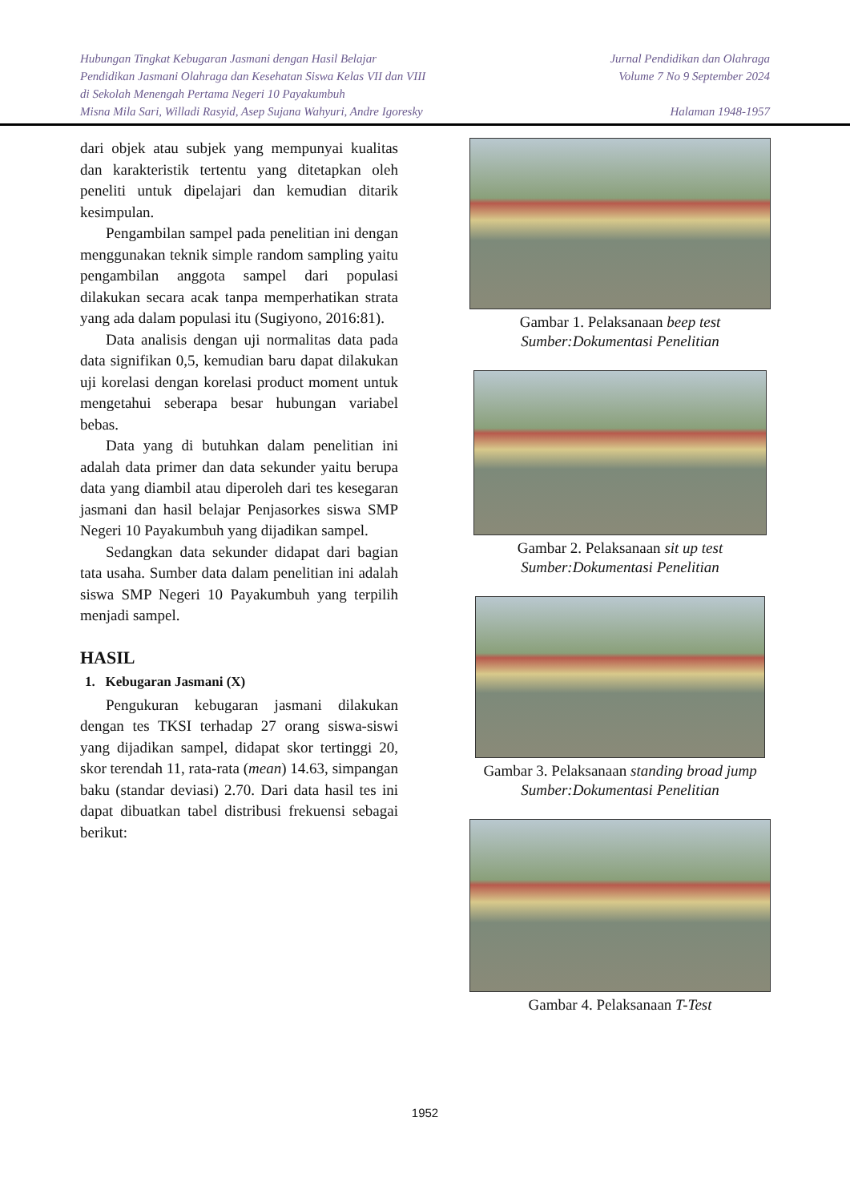Hubungan Tingkat Kebugaran Jasmani dengan Hasil Belajar
Pendidikan Jasmani Olahraga dan Kesehatan Siswa Kelas VII dan VIII
di Sekolah Menengah Pertama Negeri 10 Payakumbuh
Misna Mila Sari, Willadi Rasyid, Asep Sujana Wahyuri, Andre Igoresky
Jurnal Pendidikan dan Olahraga
Volume 7 No 9 September 2024
Halaman 1948-1957
dari objek atau subjek yang mempunyai kualitas dan karakteristik tertentu yang ditetapkan oleh peneliti untuk dipelajari dan kemudian ditarik kesimpulan.
Pengambilan sampel pada penelitian ini dengan menggunakan teknik simple random sampling yaitu pengambilan anggota sampel dari populasi dilakukan secara acak tanpa memperhatikan strata yang ada dalam populasi itu (Sugiyono, 2016:81).
Data analisis dengan uji normalitas data pada data signifikan 0,5, kemudian baru dapat dilakukan uji korelasi dengan korelasi product moment untuk mengetahui seberapa besar hubungan variabel bebas.
Data yang di butuhkan dalam penelitian ini adalah data primer dan data sekunder yaitu berupa data yang diambil atau diperoleh dari tes kesegaran jasmani dan hasil belajar Penjasorkes siswa SMP Negeri 10 Payakumbuh yang dijadikan sampel.
Sedangkan data sekunder didapat dari bagian tata usaha. Sumber data dalam penelitian ini adalah siswa SMP Negeri 10 Payakumbuh yang terpilih menjadi sampel.
HASIL
1. Kebugaran Jasmani (X)
Pengukuran kebugaran jasmani dilakukan dengan tes TKSI terhadap 27 orang siswa-siswi yang dijadikan sampel, didapat skor tertinggi 20, skor terendah 11, rata-rata (mean) 14.63, simpangan baku (standar deviasi) 2.70. Dari data hasil tes ini dapat dibuatkan tabel distribusi frekuensi sebagai berikut:
Gambar 1. Pelaksanaan beep test
Sumber:Dokumentasi Penelitian
Gambar 2. Pelaksanaan sit up test
Sumber:Dokumentasi Penelitian
Gambar 3. Pelaksanaan standing broad jump
Sumber:Dokumentasi Penelitian
Gambar 4. Pelaksanaan T-Test
1952